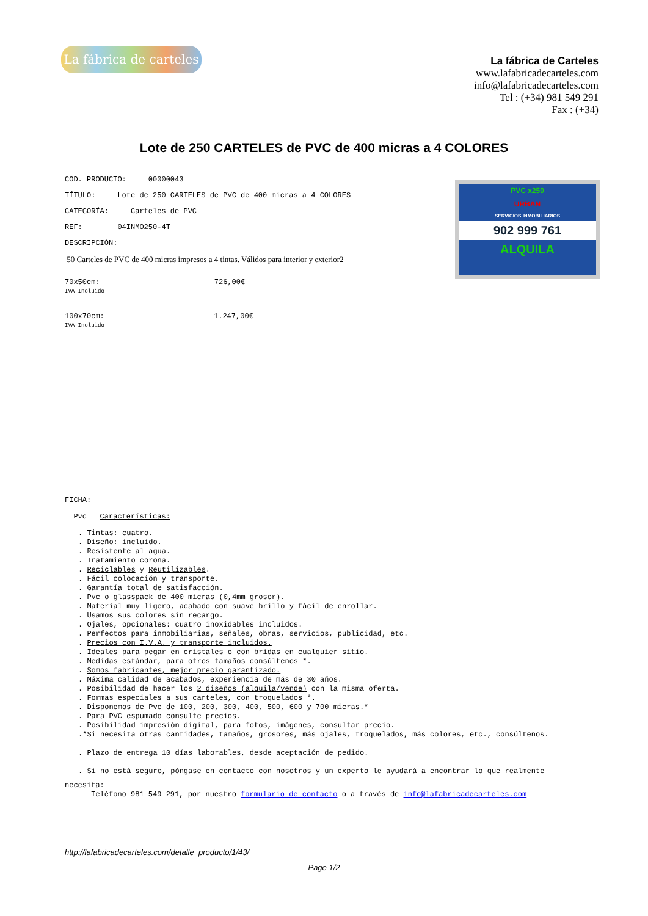La fábrica de carteles
La fábrica de Carteles
www.lafabricadecarteles.com
info@lafabricadecarteles.com
Tel : (+34) 981 549 291
Fax : (+34)
Lote de 250 CARTELES de PVC de 400 micras a 4 COLORES
PVC x250
URBAN
SERVICIOS INMOBILIARIOS
902 999 761
ALQUILA
COD. PRODUCTO: 00000043
TÍTULO: Lote de 250 CARTELES de PVC de 400 micras a 4 COLORES
CATEGORÍA: Carteles de PVC
REF: 04INMO250-4T
DESCRIPCIÓN:
50 Carteles de PVC de 400 micras impresos a 4 tintas. Válidos para interior y exterior2
70x50cm: 726,00€
IVA Incluido
100x70cm: 1.247,00€
IVA Incluido
FICHA:
Pvc Características:
. Tintas: cuatro.
. Diseño: incluido.
. Resistente al agua.
. Tratamiento corona.
. Reciclables y Reutilizables.
. Fácil colocación y transporte.
. Garantía total de satisfacción.
. Pvc o glasspack de 400 micras (0,4mm grosor).
. Material muy ligero, acabado con suave brillo y fácil de enrollar.
. Usamos sus colores sin recargo.
. Ojales, opcionales: cuatro inoxidables incluidos.
. Perfectos para inmobiliarias, señales, obras, servicios, publicidad, etc.
. Precios con I.V.A. y transporte incluidos.
. Ideales para pegar en cristales o con bridas en cualquier sitio.
. Medidas estándar, para otros tamaños consúltenos *.
. Somos fabricantes, mejor precio garantizado.
. Máxima calidad de acabados, experiencia de más de 30 años.
. Posibilidad de hacer los 2 diseños (alquila/vende) con la misma oferta.
. Formas especiales a sus carteles, con troquelados *.
. Disponemos de Pvc de 100, 200, 300, 400, 500, 600 y 700 micras.*
. Para PVC espumado consulte precios.
. Posibilidad impresión digital, para fotos, imágenes, consultar precio.
.*Si necesita otras cantidades, tamaños, grosores, más ojales, troquelados, más colores, etc., consúltenos.
. Plazo de entrega 10 días laborables, desde aceptación de pedido.
. Si no está seguro, póngase en contacto con nosotros y un experto le ayudará a encontrar lo que realmente
necesita:
Teléfono 981 549 291, por nuestro formulario de contacto o a través de info@lafabricadecarteles.com
http://lafabricadecarteles.com/detalle_producto/1/43/
Page 1/2